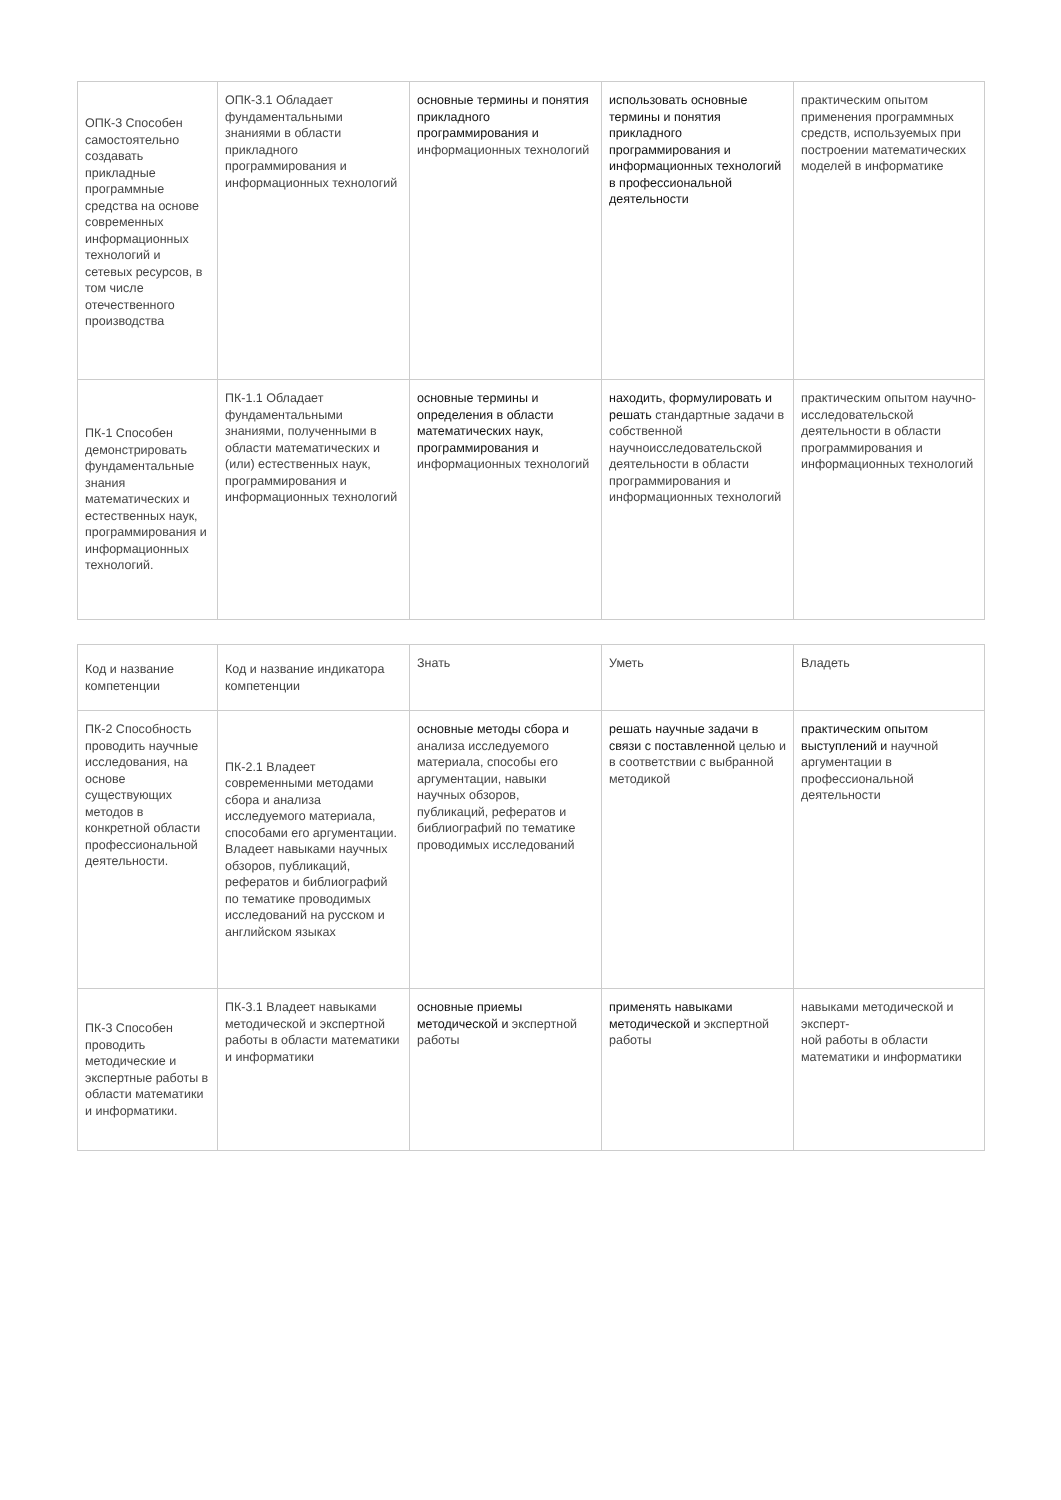| ОПК-3 Способен самостоятельно создавать прикладные программные средства на основе современных информационных технологий и сетевых ресурсов, в том числе отечественного производства | ОПК-3.1 Обладает фундаментальными знаниями в области прикладного программирования и информационных технологий | основные термины и понятия прикладного программирования и информационных технологий | использовать основные термины и понятия прикладного программирования и информационных технологий в профессиональной деятельности | практическим опытом применения программных средств, используемых при построении математических моделей в информатике |
| ПК-1 Способен демонстрировать фундаментальные знания математических и естественных наук, программирования и информационных технологий. | ПК-1.1 Обладает фундаментальными знаниями, полученными в области математических и (или) естественных наук, программирования и информационных технологий | основные термины и определения в области математических наук, программирования и информационных технологий | находить, формулировать и решать стандартные задачи в собственной научноисследовательской деятельности в области программирования и информационных технологий | практическим опытом научно-исследовательской деятельности в области программирования и информационных технологий |
| Код и название компетенции | Код и название индикатора компетенции | Знать | Уметь | Владеть |
| ПК-2 Способность проводить научные исследования, на основе существующих методов в конкретной области профессиональной деятельности. | ПК-2.1 Владеет современными методами сбора и анализа исследуемого материала, способами его аргументации. Владеет навыками научных обзоров, публикаций, рефератов и библиографий по тематике проводимых исследований на русском и английском языках | основные методы сбора и анализа исследуемого материала, способы его аргументации, навыки научных обзоров, публикаций, рефератов и библиографий по тематике проводимых исследований | решать научные задачи в связи с поставленной целью и в соответствии с выбранной методикой | практическим опытом выступлений и научной аргументации в профессиональной деятельности |
| ПК-3 Способен проводить методические и экспертные работы в области математики и информатики. | ПК-3.1 Владеет навыками методической и экспертной работы в области математики и информатики | основные приемы методической и экспертной работы | применять навыками методической и экспертной работы | навыками методической и эксперт- ной работы в области математики и информатики |